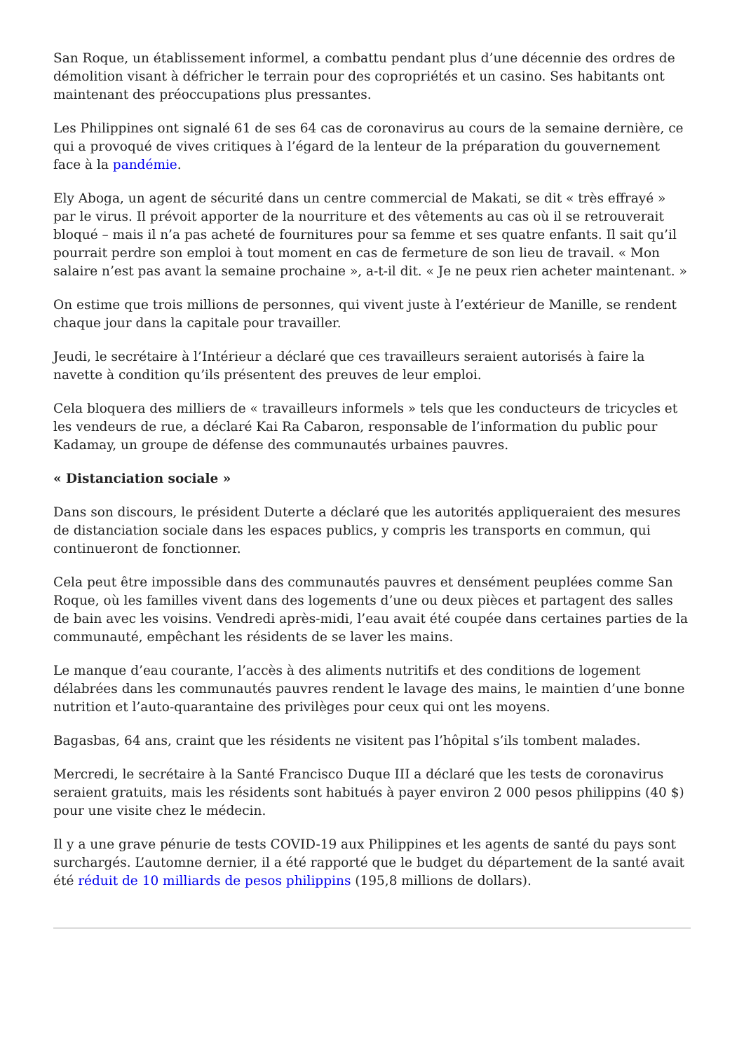San Roque, un établissement informel, a combattu pendant plus d’une décennie des ordres de démolition visant à défricher le terrain pour des copropriétés et un casino. Ses habitants ont maintenant des préoccupations plus pressantes.
Les Philippines ont signalé 61 de ses 64 cas de coronavirus au cours de la semaine dernière, ce qui a provoqué de vives critiques à l’égard de la lenteur de la préparation du gouvernement face à la pandémie.
Ely Aboga, un agent de sécurité dans un centre commercial de Makati, se dit « très effrayé » par le virus. Il prévoit apporter de la nourriture et des vêtements au cas où il se retrouverait bloqué – mais il n’a pas acheté de fournitures pour sa femme et ses quatre enfants. Il sait qu’il pourrait perdre son emploi à tout moment en cas de fermeture de son lieu de travail. « Mon salaire n’est pas avant la semaine prochaine », a-t-il dit. « Je ne peux rien acheter maintenant. »
On estime que trois millions de personnes, qui vivent juste à l’extérieur de Manille, se rendent chaque jour dans la capitale pour travailler.
Jeudi, le secrétaire à l’Intérieur a déclaré que ces travailleurs seraient autorisés à faire la navette à condition qu’ils présentent des preuves de leur emploi.
Cela bloquera des milliers de « travailleurs informels » tels que les conducteurs de tricycles et les vendeurs de rue, a déclaré Kai Ra Cabaron, responsable de l’information du public pour Kadamay, un groupe de défense des communautés urbaines pauvres.
« Distanciation sociale »
Dans son discours, le président Duterte a déclaré que les autorités appliqueraient des mesures de distanciation sociale dans les espaces publics, y compris les transports en commun, qui continueront de fonctionner.
Cela peut être impossible dans des communautés pauvres et densément peuplées comme San Roque, où les familles vivent dans des logements d’une ou deux pièces et partagent des salles de bain avec les voisins. Vendredi après-midi, l’eau avait été coupée dans certaines parties de la communauté, empêchant les résidents de se laver les mains.
Le manque d’eau courante, l’accès à des aliments nutritifs et des conditions de logement délabrées dans les communautés pauvres rendent le lavage des mains, le maintien d’une bonne nutrition et l’auto-quarantaine des privilèges pour ceux qui ont les moyens.
Bagasbas, 64 ans, craint que les résidents ne visitent pas l’hôpital s’ils tombent malades.
Mercredi, le secrétaire à la Santé Francisco Duque III a déclaré que les tests de coronavirus seraient gratuits, mais les résidents sont habitués à payer environ 2 000 pesos philippins (40 $) pour une visite chez le médecin.
Il y a une grave pénurie de tests COVID-19 aux Philippines et les agents de santé du pays sont surchargés. L’automne dernier, il a été rapporté que le budget du département de la santé avait été réduit de 10 milliards de pesos philippins (195,8 millions de dollars).